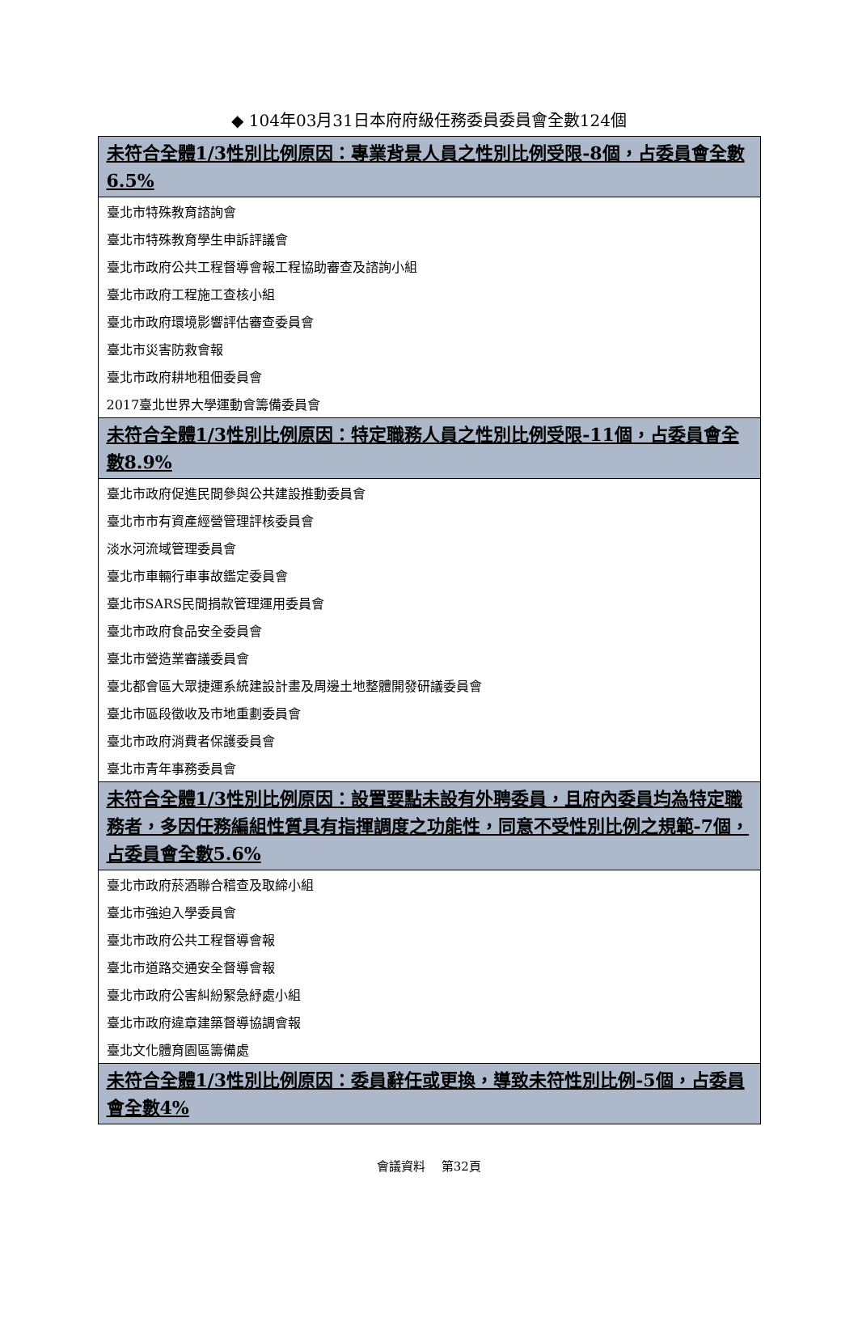◆ 104年03月31日本府府級任務委員委員會全數124個
| 未符合全體1/3性別比例原因：專業背景人員之性別比例受限-8個，占委員會全數6.5% |
| --- |
| 臺北市特殊教育諮詢會 |
| 臺北市特殊教育學生申訴評議會 |
| 臺北市政府公共工程督導會報工程協助審查及諮詢小組 |
| 臺北市政府工程施工查核小組 |
| 臺北市政府環境影響評估審查委員會 |
| 臺北市災害防救會報 |
| 臺北市政府耕地租佃委員會 |
| 2017臺北世界大學運動會籌備委員會 |
| 未符合全體1/3性別比例原因：特定職務人員之性別比例受限-11個，占委員會全數8.9% |
| 臺北市政府促進民間參與公共建設推動委員會 |
| 臺北市市有資產經營管理評核委員會 |
| 淡水河流域管理委員會 |
| 臺北市車輛行車事故鑑定委員會 |
| 臺北市SARS民間捐款管理運用委員會 |
| 臺北市政府食品安全委員會 |
| 臺北市營造業審議委員會 |
| 臺北都會區大眾捷運系統建設計畫及周邊土地整體開發研議委員會 |
| 臺北市區段徵收及市地重劃委員會 |
| 臺北市政府消費者保護委員會 |
| 臺北市青年事務委員會 |
| 未符合全體1/3性別比例原因：設置要點未設有外聘委員，且府內委員均為特定職務者，多因任務編組性質具有指揮調度之功能性，同意不受性別比例之規範-7個，占委員會全數5.6% |
| 臺北市政府菸酒聯合稽查及取締小組 |
| 臺北市強迫入學委員會 |
| 臺北市政府公共工程督導會報 |
| 臺北市道路交通安全督導會報 |
| 臺北市政府公害糾紛緊急紓處小組 |
| 臺北市政府違章建築督導協調會報 |
| 臺北文化體育園區籌備處 |
| 未符合全體1/3性別比例原因：委員辭任或更換，導致未符性別比例-5個，占委員會全數4% |
會議資料　 第32頁